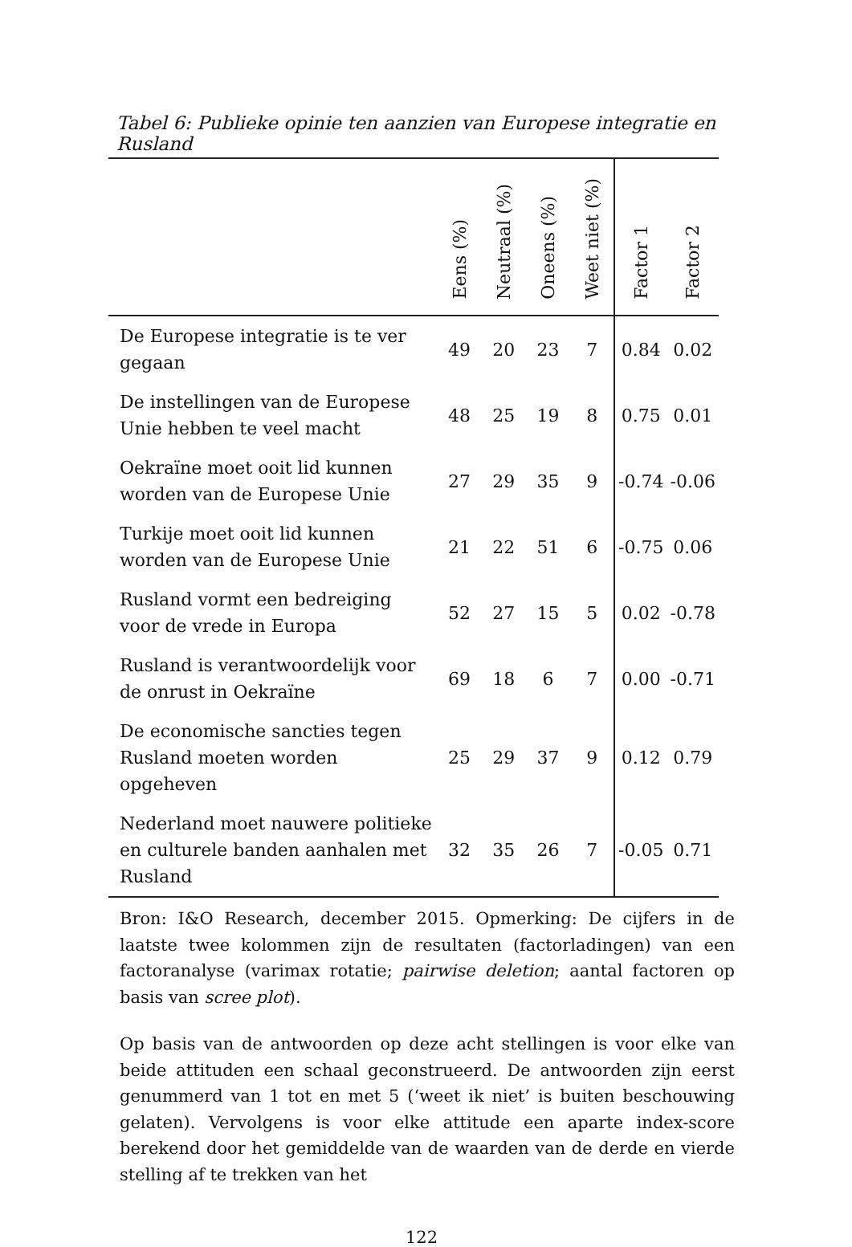Tabel 6: Publieke opinie ten aanzien van Europese integratie en Rusland
| | Eens (%) | Neutraal (%) | Oneens (%) | Weet niet (%) | Factor 1 | Factor 2 |
| --- | --- | --- | --- | --- | --- | --- |
| De Europese integratie is te ver gegaan | 49 | 20 | 23 | 7 | 0.84 | 0.02 |
| De instellingen van de Europese Unie hebben te veel macht | 48 | 25 | 19 | 8 | 0.75 | 0.01 |
| Oekraïne moet ooit lid kunnen worden van de Europese Unie | 27 | 29 | 35 | 9 | -0.74 | -0.06 |
| Turkije moet ooit lid kunnen worden van de Europese Unie | 21 | 22 | 51 | 6 | -0.75 | 0.06 |
| Rusland vormt een bedreiging voor de vrede in Europa | 52 | 27 | 15 | 5 | 0.02 | -0.78 |
| Rusland is verantwoordelijk voor de onrust in Oekraïne | 69 | 18 | 6 | 7 | 0.00 | -0.71 |
| De economische sancties tegen Rusland moeten worden opgeheven | 25 | 29 | 37 | 9 | 0.12 | 0.79 |
| Nederland moet nauwere politieke en culturele banden aanhalen met Rusland | 32 | 35 | 26 | 7 | -0.05 | 0.71 |
Bron: I&O Research, december 2015. Opmerking: De cijfers in de laatste twee kolommen zijn de resultaten (factorladingen) van een factoranalyse (varimax rotatie; pairwise deletion; aantal factoren op basis van scree plot).
Op basis van de antwoorden op deze acht stellingen is voor elke van beide attituden een schaal geconstrueerd. De antwoorden zijn eerst genummerd van 1 tot en met 5 (‘weet ik niet’ is buiten beschouwing gelaten). Vervolgens is voor elke attitude een aparte index-score berekend door het gemiddelde van de waarden van de derde en vierde stelling af te trekken van het
122